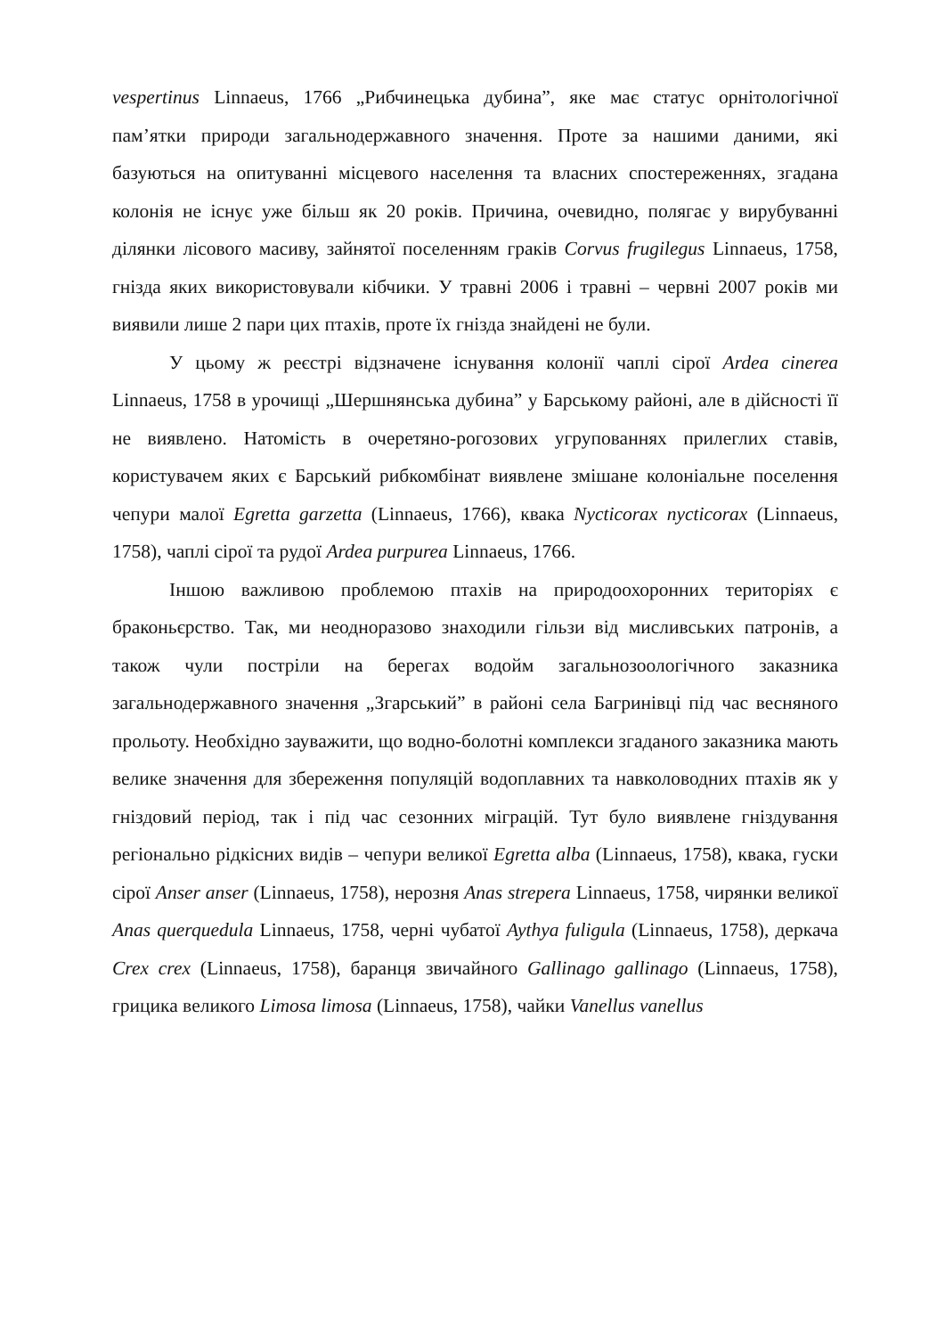vespertinus Linnaeus, 1766 „Рибчинецька дубина”, яке має статус орнітологічної пам’ятки природи загальнодержавного значення. Проте за нашими даними, які базуються на опитуванні місцевого населення та власних спостереженнях, згадана колонія не існує уже більш як 20 років. Причина, очевидно, полягає у вирубуванні ділянки лісового масиву, зайнятої поселенням граків Corvus frugilegus Linnaeus, 1758, гнізда яких використовували кібчики. У травні 2006 і травні – червні 2007 років ми виявили лише 2 пари цих птахів, проте їх гнізда знайдені не були.
У цьому ж реєстрі відзначене існування колонії чаплі сірої Ardea cinerea Linnaeus, 1758 в урочищі „Шершнянська дубина” у Барському районі, але в дійсності її не виявлено. Натомість в очеретяно-рогозових угрупованнях прилеглих ставів, користувачем яких є Барський рибкомбінат виявлене змішане колоніальне поселення чепури малої Egretta garzetta (Linnaeus, 1766), квака Nycticorax nycticorax (Linnaeus, 1758), чаплі сірої та рудої Ardea purpurea Linnaeus, 1766.
Іншою важливою проблемою птахів на природоохоронних територіях є браконьєрство. Так, ми неодноразово знаходили гільзи від мисливських патронів, а також чули постріли на берегах водойм загальнозоологічного заказника загальнодержавного значення „Згарський” в районі села Багринівці під час весняного прольоту. Необхідно зауважити, що водно-болотні комплекси згаданого заказника мають велике значення для збереження популяцій водоплавних та навколоводних птахів як у гніздовий період, так і під час сезонних міграцій. Тут було виявлене гніздування регіонально рідкісних видів – чепури великої Egretta alba (Linnaeus, 1758), квака, гуски сірої Anser anser (Linnaeus, 1758), нерозня Anas strepera Linnaeus, 1758, чирянки великої Anas querquedula Linnaeus, 1758, черні чубатої Aythya fuligula (Linnaeus, 1758), деркача Crex crex (Linnaeus, 1758), баранця звичайного Gallinago gallinago (Linnaeus, 1758), грицика великого Limosa limosa (Linnaeus, 1758), чайки Vanellus vanellus